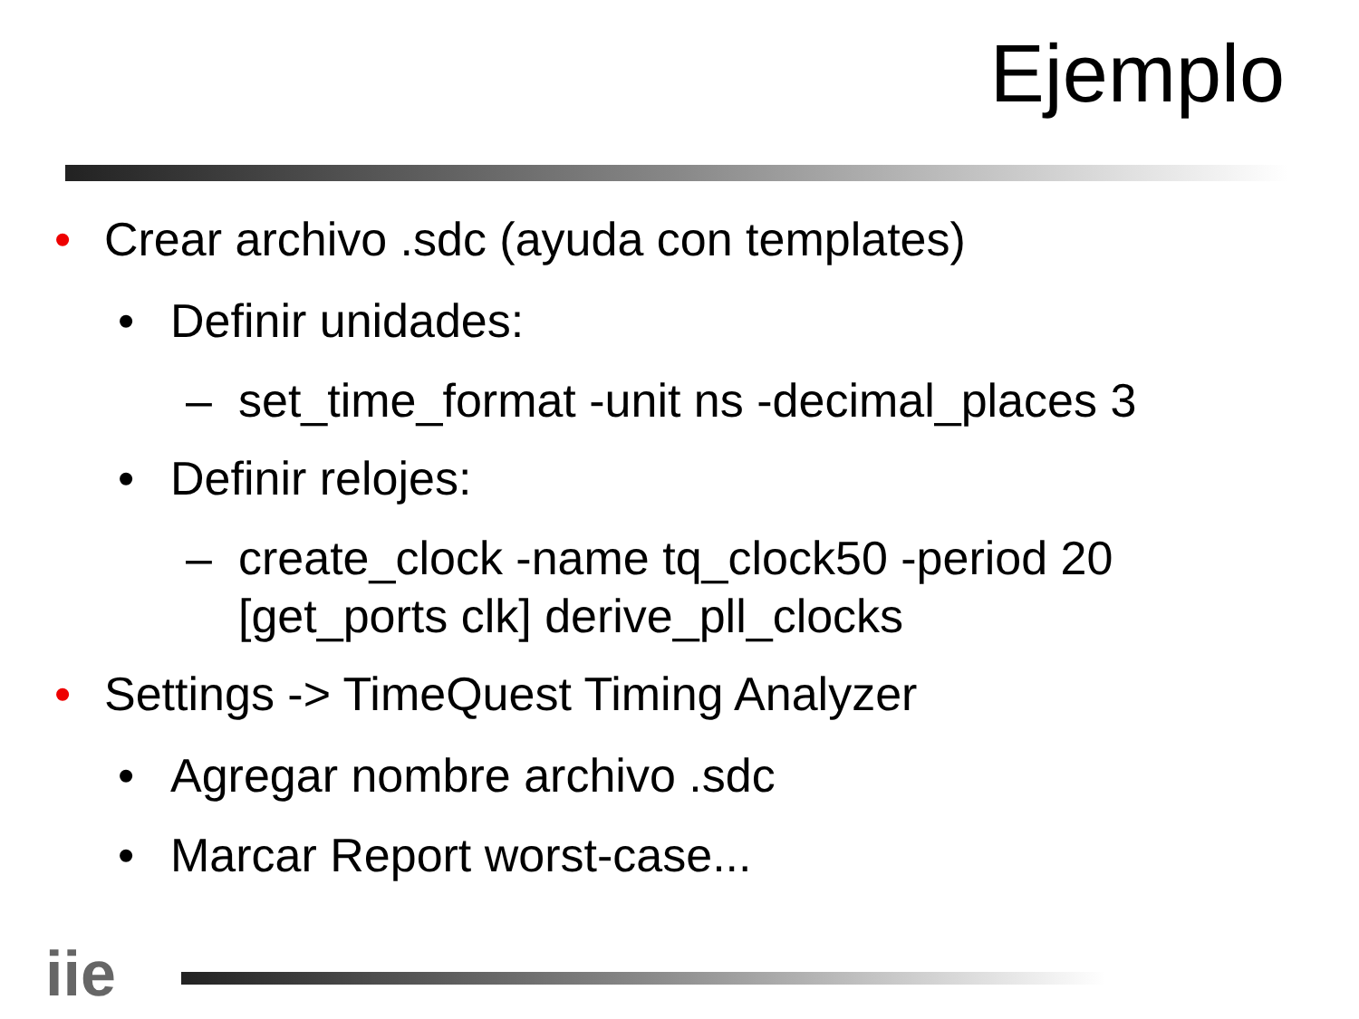Ejemplo
• Crear archivo .sdc (ayuda con templates)
• Definir unidades:
– set_time_format -unit ns -decimal_places 3
• Definir relojes:
– create_clock -name tq_clock50 -period 20 [get_ports clk] derive_pll_clocks
• Settings -> TimeQuest Timing Analyzer
• Agregar nombre archivo .sdc
• Marcar Report worst-case...
iie